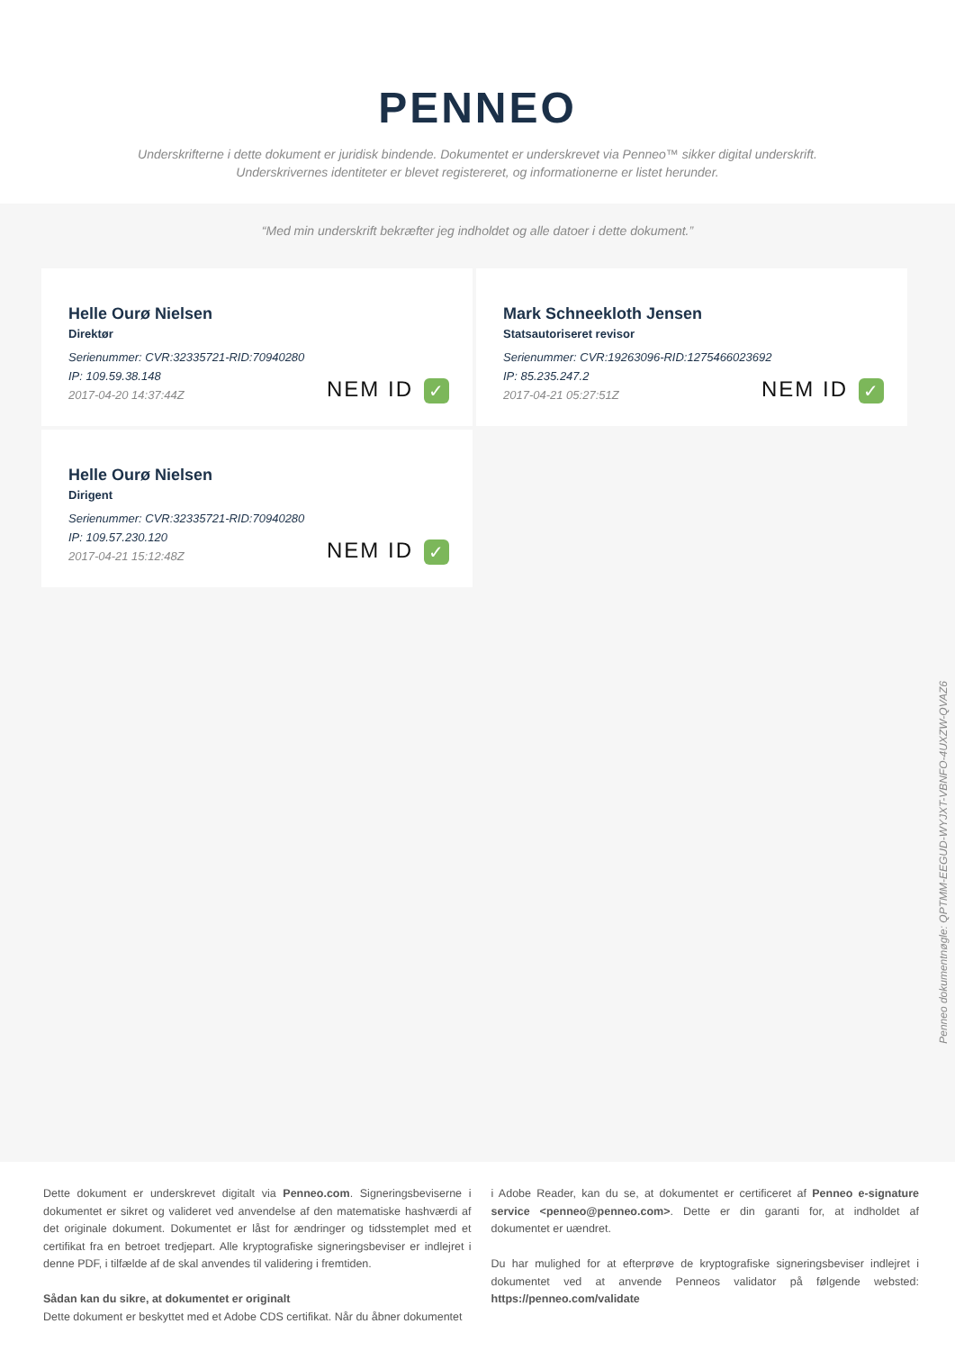PENNEO
Underskrifterne i dette dokument er juridisk bindende. Dokumentet er underskrevet via Penneo™ sikker digital underskrift.
Underskrivernes identiteter er blevet registereret, og informationerne er listet herunder.
“Med min underskrift bekræfter jeg indholdet og alle datoer i dette dokument.”
Helle Ourø Nielsen
Direktør
Serienummer: CVR:32335721-RID:70940280
IP: 109.59.38.148
2017-04-20 14:37:44Z
NEM ID ✓
Mark Schneekloth Jensen
Statsautoriseret revisor
Serienummer: CVR:19263096-RID:1275466023692
IP: 85.235.247.2
2017-04-21 05:27:51Z
NEM ID ✓
Helle Ourø Nielsen
Dirigent
Serienummer: CVR:32335721-RID:70940280
IP: 109.57.230.120
2017-04-21 15:12:48Z
NEM ID ✓
Penneo dokumentnøgle: QPTMM-EEGUD-WYJXT-VBNFO-4UXZW-QVAZ6
Dette dokument er underskrevet digitalt via Penneo.com. Signeringsbeviserne i dokumentet er sikret og valideret ved anvendelse af den matematiske hashværdi af det originale dokument. Dokumentet er låst for ændringer og tidsstemplet med et certifikat fra en betroet tredjepart. Alle kryptografiske signeringsbeviser er indlejret i denne PDF, i tilfælde af de skal anvendes til validering i fremtiden.
Sådan kan du sikre, at dokumentet er originalt
Dette dokument er beskyttet med et Adobe CDS certifikat. Når du åbner dokumentet
i Adobe Reader, kan du se, at dokumentet er certificeret af Penneo e-signature service <penneo@penneo.com>. Dette er din garanti for, at indholdet af dokumentet er uændret.
Du har mulighed for at efterprøve de kryptografiske signeringsbeviser indlejret i dokumentet ved at anvende Penneos validator på følgende websted: https://penneo.com/validate